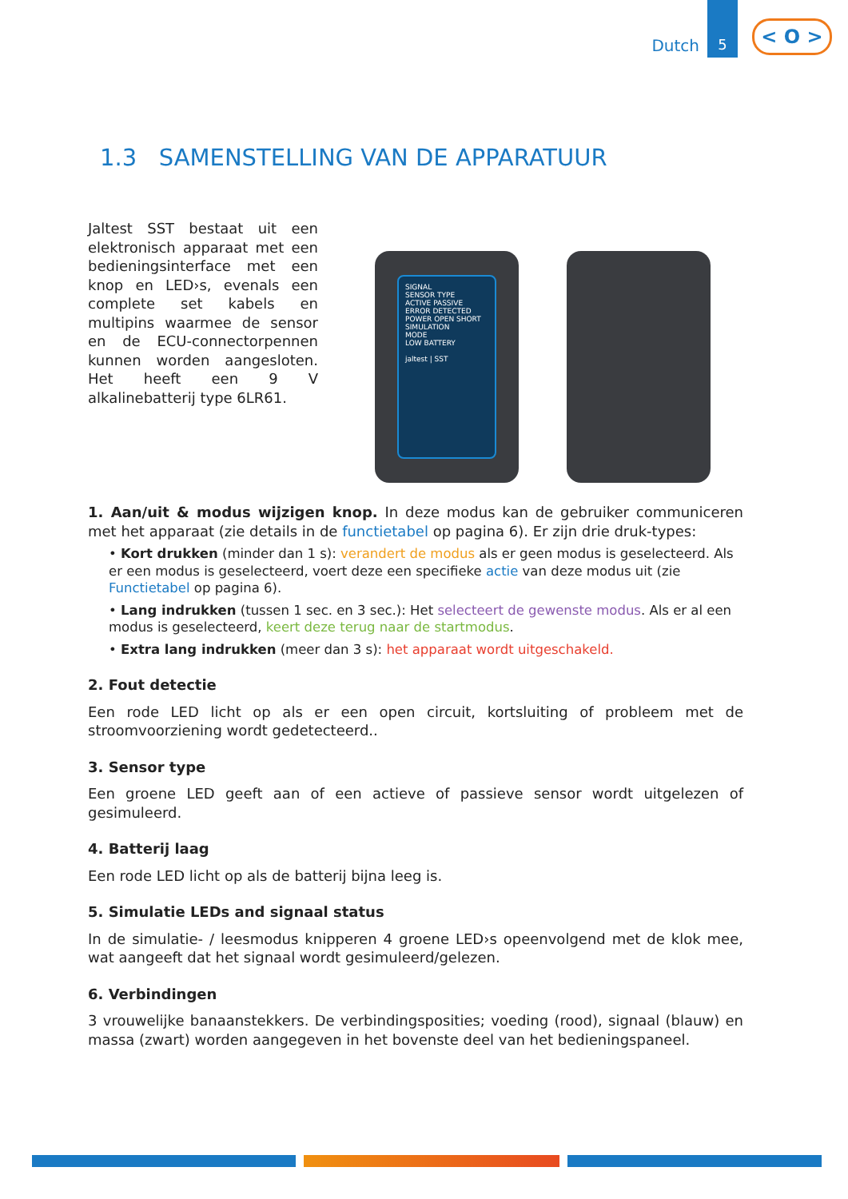Dutch 5
< O >
1.3 SAMENSTELLING VAN DE APPARATUUR
Jaltest SST bestaat uit een elektronisch apparaat met een bedieningsinterface met een knop en LED›s, evenals een complete set kabels en multipins waarmee de sensor en de ECU-connectorpennen kunnen worden aangesloten. Het heeft een 9 V alkalinebatterij type 6LR61.
SIGNAL
SENSOR TYPE
ACTIVE PASSIVE
ERROR DETECTED
POWER OPEN SHORT
SIMULATION
MODE
LOW BATTERY
jaltest | SST
1. Aan/uit & modus wijzigen knop. In deze modus kan de gebruiker communiceren met het apparaat (zie details in de functietabel op pagina 6). Er zijn drie druk-types:
• Kort drukken (minder dan 1 s): verandert de modus als er geen modus is geselecteerd. Als er een modus is geselecteerd, voert deze een specifieke actie van deze modus uit (zie Functietabel op pagina 6).
• Lang indrukken (tussen 1 sec. en 3 sec.): Het selecteert de gewenste modus. Als er al een modus is geselecteerd, keert deze terug naar de startmodus.
• Extra lang indrukken (meer dan 3 s): het apparaat wordt uitgeschakeld.
2. Fout detectie
Een rode LED licht op als er een open circuit, kortsluiting of probleem met de stroomvoorziening wordt gedetecteerd..
3. Sensor type
Een groene LED geeft aan of een actieve of passieve sensor wordt uitgelezen of gesimuleerd.
4. Batterij laag
Een rode LED licht op als de batterij bijna leeg is.
5. Simulatie LEDs and signaal status
In de simulatie- / leesmodus knipperen 4 groene LED›s opeenvolgend met de klok mee, wat aangeeft dat het signaal wordt gesimuleerd/gelezen.
6. Verbindingen
3 vrouwelijke banaanstekkers. De verbindingsposities; voeding (rood), signaal (blauw) en massa (zwart) worden aangegeven in het bovenste deel van het bedieningspaneel.